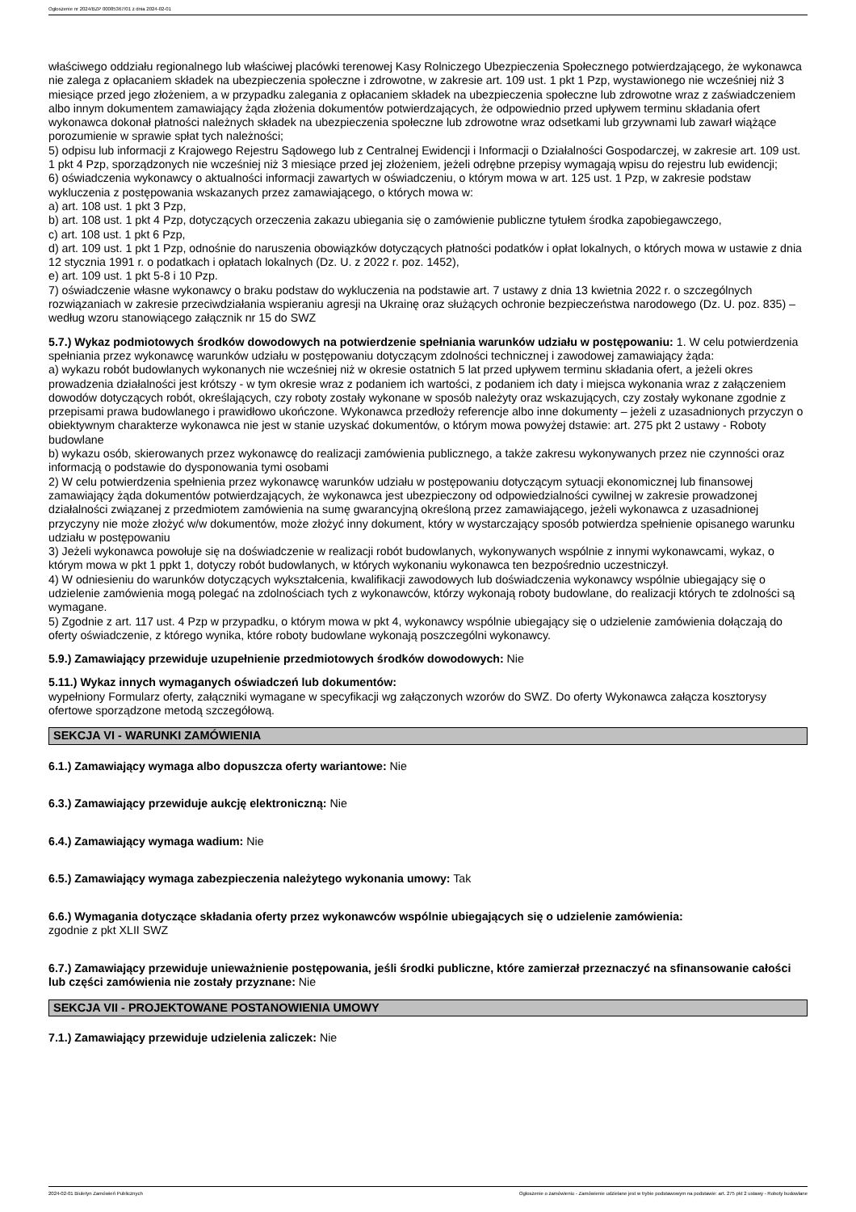Ogłoszenie nr 2024/BZP 00085367/01 z dnia 2024-02-01
właściwego oddziału regionalnego lub właściwej placówki terenowej Kasy Rolniczego Ubezpieczenia Społecznego potwierdzającego, że wykonawca nie zalega z opłacaniem składek na ubezpieczenia społeczne i zdrowotne, w zakresie art. 109 ust. 1 pkt 1 Pzp, wystawionego nie wcześniej niż 3 miesiące przed jego złożeniem, a w przypadku zalegania z opłacaniem składek na ubezpieczenia społeczne lub zdrowotne wraz z zaświadczeniem albo innym dokumentem zamawiający żąda złożenia dokumentów potwierdzających, że odpowiednio przed upływem terminu składania ofert wykonawca dokonał płatności należnych składek na ubezpieczenia społeczne lub zdrowotne wraz odsetkami lub grzywnami lub zawarł wiążące porozumienie w sprawie spłat tych należności;
5) odpisu lub informacji z Krajowego Rejestru Sądowego lub z Centralnej Ewidencji i Informacji o Działalności Gospodarczej, w zakresie art. 109 ust. 1 pkt 4 Pzp, sporządzonych nie wcześniej niż 3 miesiące przed jej złożeniem, jeżeli odrębne przepisy wymagają wpisu do rejestru lub ewidencji;
6) oświadczenia wykonawcy o aktualności informacji zawartych w oświadczeniu, o którym mowa w art. 125 ust. 1 Pzp, w zakresie podstaw wykluczenia z postępowania wskazanych przez zamawiającego, o których mowa w:
a) art. 108 ust. 1 pkt 3 Pzp,
b) art. 108 ust. 1 pkt 4 Pzp, dotyczących orzeczenia zakazu ubiegania się o zamówienie publiczne tytułem środka zapobiegawczego,
c) art. 108 ust. 1 pkt 6 Pzp,
d) art. 109 ust. 1 pkt 1 Pzp, odnośnie do naruszenia obowiązków dotyczących płatności podatków i opłat lokalnych, o których mowa w ustawie z dnia 12 stycznia 1991 r. o podatkach i opłatach lokalnych (Dz. U. z 2022 r. poz. 1452),
e) art. 109 ust. 1 pkt 5-8 i 10 Pzp.
7) oświadczenie własne wykonawcy o braku podstaw do wykluczenia na podstawie art. 7 ustawy z dnia 13 kwietnia 2022 r. o szczególnych rozwiązaniach w zakresie przeciwdziałania wspieraniu agresji na Ukrainę oraz służących ochronie bezpieczeństwa narodowego (Dz. U. poz. 835) – według wzoru stanowiącego załącznik nr 15 do SWZ
5.7.) Wykaz podmiotowych środków dowodowych na potwierdzenie spełniania warunków udziału w postępowaniu: 1. W celu potwierdzenia spełniania przez wykonawcę warunków udziału w postępowaniu dotyczącym zdolności technicznej i zawodowej zamawiający żąda:
a) wykazu robót budowlanych wykonanych nie wcześniej niż w okresie ostatnich 5 lat przed upływem terminu składania ofert, a jeżeli okres prowadzenia działalności jest krótszy - w tym okresie wraz z podaniem ich wartości, z podaniem ich daty i miejsca wykonania wraz z załączeniem dowodów dotyczących robót, określających, czy roboty zostały wykonane w sposób należyty oraz wskazujących, czy zostały wykonane zgodnie z przepisami prawa budowlanego i prawidłowo ukończone. Wykonawca przedłoży referencje albo inne dokumenty – jeżeli z uzasadnionych przyczyn o obiektywnym charakterze wykonawca nie jest w stanie uzyskać dokumentów, o którym mowa powyżej dstawie: art. 275 pkt 2 ustawy - Roboty budowlane
b) wykazu osób, skierowanych przez wykonawcę do realizacji zamówienia publicznego, a także zakresu wykonywanych przez nie czynności oraz informacją o podstawie do dysponowania tymi osobami
2) W celu potwierdzenia spełnienia przez wykonawcę warunków udziału w postępowaniu dotyczącym sytuacji ekonomicznej lub finansowej zamawiający żąda dokumentów potwierdzających, że wykonawca jest ubezpieczony od odpowiedzialności cywilnej w zakresie prowadzonej działalności związanej z przedmiotem zamówienia na sumę gwarancyjną określoną przez zamawiającego, jeżeli wykonawca z uzasadnionej przyczyny nie może złożyć w/w dokumentów, może złożyć inny dokument, który w wystarczający sposób potwierdza spełnienie opisanego warunku udziału w postępowaniu
3) Jeżeli wykonawca powołuje się na doświadczenie w realizacji robót budowlanych, wykonywanych wspólnie z innymi wykonawcami, wykaz, o którym mowa w pkt 1 ppkt 1, dotyczy robót budowlanych, w których wykonaniu wykonawca ten bezpośrednio uczestniczył.
4) W odniesieniu do warunków dotyczących wykształcenia, kwalifikacji zawodowych lub doświadczenia wykonawcy wspólnie ubiegający się o udzielenie zamówienia mogą polegać na zdolnościach tych z wykonawców, którzy wykonają roboty budowlane, do realizacji których te zdolności są wymagane.
5) Zgodnie z art. 117 ust. 4 Pzp w przypadku, o którym mowa w pkt 4, wykonawcy wspólnie ubiegający się o udzielenie zamówienia dołączają do oferty oświadczenie, z którego wynika, które roboty budowlane wykonają poszczególni wykonawcy.
5.9.) Zamawiający przewiduje uzupełnienie przedmiotowych środków dowodowych: Nie
5.11.) Wykaz innych wymaganych oświadczeń lub dokumentów:
wypełniony Formularz oferty, załączniki wymagane w specyfikacji wg załączonych wzorów do SWZ. Do oferty Wykonawca załącza kosztorysy ofertowe sporządzone metodą szczegółową.
SEKCJA VI - WARUNKI ZAMÓWIENIA
6.1.) Zamawiający wymaga albo dopuszcza oferty wariantowe: Nie
6.3.) Zamawiający przewiduje aukcję elektroniczną: Nie
6.4.) Zamawiający wymaga wadium: Nie
6.5.) Zamawiający wymaga zabezpieczenia należytego wykonania umowy: Tak
6.6.) Wymagania dotyczące składania oferty przez wykonawców wspólnie ubiegających się o udzielenie zamówienia:
zgodnie z pkt XLII SWZ
6.7.) Zamawiający przewiduje unieważnienie postępowania, jeśli środki publiczne, które zamierzał przeznaczyć na sfinansowanie całości lub części zamówienia nie zostały przyznane: Nie
SEKCJA VII - PROJEKTOWANE POSTANOWIENIA UMOWY
7.1.) Zamawiający przewiduje udzielenia zaliczek: Nie
2024-02-01 Biuletyn Zamówień Publicznych Ogłoszenie o zamówieniu - Zamówienie udzielane jest w trybie podstawowym na podstawie: art. 275 pkt 2 ustawy - Roboty budowlane